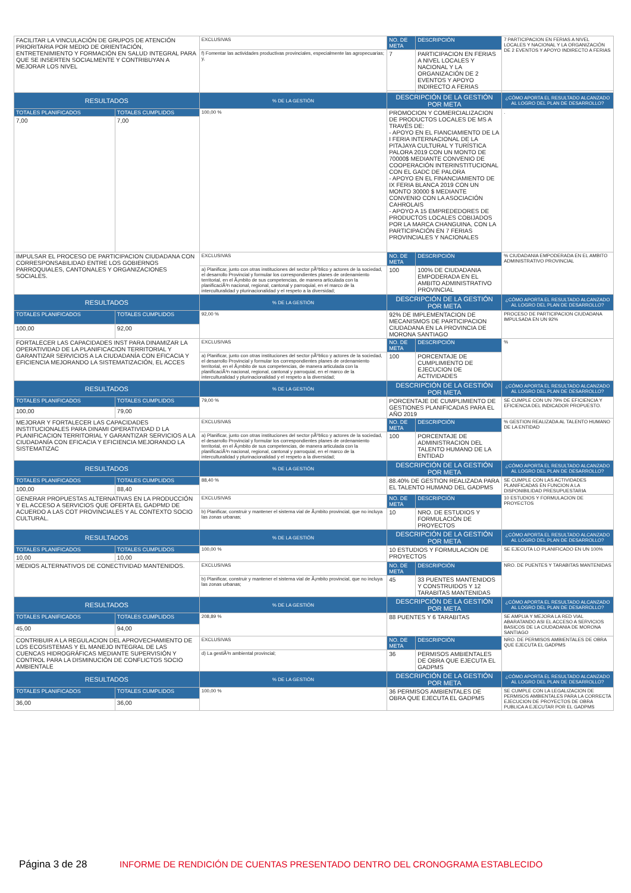| FACILITAR LA VINCULACIÓN DE GRUPOS DE ATENCIÓN PRIORITARIA POR MEDIO DE ORIENTACIÓN, ENTRETENIMIENTO Y FORMACIÓN EN SALUD INTEGRAL PARA QUE SE INSERTEN SOCIALMENTE Y CONTRIBUYAN A MEJORAR LOS NIVEL | | EXCLUSIVAS | NO. DE META | DESCRIPCIÓN | 7 PARTICIPACION EN FERIAS A NIVEL LOCALES Y NACIONAL Y LA ORGANIZACIÓN DE 2 EVENTOS Y APOYO INDIRECTO A FERIAS |
| | | f) Fomentar las actividades productivas provinciales, especialmente las agropecuarias; y, | 7 | PARTICIPACION EN FERIAS A NIVEL LOCALES Y NACIONAL Y LA ORGANIZACIÓN DE 2 EVENTOS Y APOYO INDIRECTO A FERIAS | |
| RESULTADOS | | % DE LA GESTIÓN | DESCRIPCIÓN DE LA GESTIÓN POR META | | ¿CÓMO APORTA EL RESULTADO ALCANZADO AL LOGRO DEL PLAN DE DESARROLLO? |
| TOTALES PLANIFICADOS | TOTALES CUMPLIDOS | 100,00 % | PROMOCION Y COMERCIALIZACION DE PRODUCTOS LOCALES DE MS A TRAVÉS DE: - APOYO EN EL FIANCIAMIENTO DE LA I FERIA INTERNACIONAL DE LA PITAJAYA CULTURAL Y TURÍSTICA PALORA 2019 CON UN MONTO DE 70000$ MEDIANTE CONVENIO DE COOPERACIÓN INTERINSTITUCIONAL CON EL GADC DE PALORA - APOYO EN EL FINANCIAMIENTO DE IX FERIA BLANCA 2019 CON UN MONTO 30000 $ MEDIANTE CONVENIO CON LA ASOCIACIÓN CAHROLAIS - APOYO A 15 EMPREDEDORES DE PRODUCTOS LOCALES COBIJADOS POR LA MARCA CHANGUINA, CON LA PARTICIPACIÓN EN 7 FERIAS PROVINCIALES Y NACIONALES | | . |
| 7,00 | 7,00 | | | | |
| IMPULSAR EL PROCESO DE PARTICIPACION CIUDADANA CON CORRESPONSABILIDAD ENTRE LOS GOBIERNOS PARROQUIALES, CANTONALES Y ORGANIZACIONES SOCIALES. | | EXCLUSIVAS | NO. DE META | DESCRIPCIÓN | % CIUDADANIA EMPODERADA EN EL AMBITO ADMINISTRATIVO PROVINCIAL |
| | | a) Planificar, junto con otras instituciones del sector pÃºblico y actores de la sociedad, el desarrollo Provincial y formular los correspondientes planes de ordenamiento territorial, en el Ã¡mbito de sus competencias, de manera articulada con la planificaciÃ³n nacional, regional, cantonal y parroquial, en el marco de la interculturalidad y plurinacionalidad y el respeto a la diversidad; | 100 | 100% DE CIUDADANIA EMPODERADA EN EL AMBITO ADMINISTRATIVO PROVINCIAL | |
| RESULTADOS | | % DE LA GESTIÓN | DESCRIPCIÓN DE LA GESTIÓN POR META | | ¿CÓMO APORTA EL RESULTADO ALCANZADO AL LOGRO DEL PLAN DE DESARROLLO? |
| TOTALES PLANIFICADOS | TOTALES CUMPLIDOS | 92,00 % | 92% DE IMPLEMENTACION DE MECANISMOS DE PARTICIPACION CIUDADANA EN LA PROVINCIA DE MORONA SANTIAGO | | PROCESO DE PARTICIPACION CIUDADANA IMPULSADA EN UN 92% |
| 100,00 | 92,00 | | | | |
| FORTALECER LAS CAPACIDADES INST PARA DINAMIZAR LA OPERATIVIDAD DE LA PLANIFICACION TERRITORIAL Y GARANTIZAR SERVICIOS A LA CIUDADANÍA CON EFICACIA Y EFICIENCIA MEJORANDO LA SISTEMATIZACIÓN, EL ACCES | | EXCLUSIVAS | NO. DE META | DESCRIPCIÓN | % |
| | | a) Planificar, junto con otras instituciones del sector pÃºblico y actores de la sociedad, el desarrollo Provincial y formular los correspondientes planes de ordenamiento territorial, en el Ã¡mbito de sus competencias, de manera articulada con la planificaciÃ³n nacional, regional, cantonal y parroquial, en el marco de la interculturalidad y plurinacionalidad y el respeto a la diversidad; | 100 | PORCENTAJE DE CUMPLIMIENTO DE EJECUCION DE ACTIVIDADES | |
| RESULTADOS | | % DE LA GESTIÓN | DESCRIPCIÓN DE LA GESTIÓN POR META | | ¿CÓMO APORTA EL RESULTADO ALCANZADO AL LOGRO DEL PLAN DE DESARROLLO? |
| TOTALES PLANIFICADOS | TOTALES CUMPLIDOS | 79,00 % | PORCENTAJE DE CUMPLIMIENTO DE GESTIONES PLANIFICADAS PARA EL AÑO 2019 | | SE CUMPLE CON UN 79% DE EFICIENCIA Y EFICIENCIA DEL INDICADOR PROPUESTO. |
| 100,00 | 79,00 | | | | |
| MEJORAR Y FORTALECER LAS CAPACIDADES INSTITUCIONALES PARA DINAMI OPERATIVIDAD D LA PLANIFICACION TERRITORIAL Y GARANTIZAR SERVICIOS A LA CIUDADANÍA CON EFICACIA Y EFICIENCIA MEJORANDO LA SISTEMATIZAC | | EXCLUSIVAS | NO. DE META | DESCRIPCIÓN | % GESTION REALIZADA AL TALENTO HUMANO DE LA ENTIDAD |
| | | a) Planificar, junto con otras instituciones del sector pÃºblico y actores de la sociedad, el desarrollo Provincial y formular los correspondientes planes de ordenamiento territorial, en el Ã¡mbito de sus competencias, de manera articulada con la planificaciÃ³n nacional, regional, cantonal y parroquial, en el marco de la interculturalidad y plurinacionalidad y el respeto a la diversidad; | 100 | PORCENTAJE DE ADMINISTRACION DEL TALENTO HUMANO DE LA ENTIDAD | |
| RESULTADOS | | % DE LA GESTIÓN | DESCRIPCIÓN DE LA GESTIÓN POR META | | ¿CÓMO APORTA EL RESULTADO ALCANZADO AL LOGRO DEL PLAN DE DESARROLLO? |
| TOTALES PLANIFICADOS | TOTALES CUMPLIDOS | 88,40 % | 88.40% DE GESTION REALIZADA PARA EL TALENTO HUMANO DEL GADPMS | | SE CUMPLE CON LAS ACTIVIDADES PLANIFICADAS EN FUNCION A LA DISPONIBILIDAD PRESUPUESTARIA |
| 100,00 | 88,40 | | | | |
| GENERAR PROPUESTAS ALTERNATIVAS EN LA PRODUCCIÓN Y EL ACCESO A SERVICIOS QUE OFERTA EL GADPMD DE ACUERDO A LAS COT PROVINCIALES Y AL CONTEXTO SOCIO CULTURAL. | | EXCLUSIVAS | NO. DE META | DESCRIPCIÓN | 10 ESTUDIOS Y FORMULACION DE PROYECTOS |
| | | b) Planificar, construir y mantener el sistema vial de Ã¡mbito provincial, que no incluya las zonas urbanas; | 10 | NRO. DE ESTUDIOS Y FORMULACIÓN DE PROYECTOS | |
| RESULTADOS | | % DE LA GESTIÓN | DESCRIPCIÓN DE LA GESTIÓN POR META | | ¿CÓMO APORTA EL RESULTADO ALCANZADO AL LOGRO DEL PLAN DE DESARROLLO? |
| TOTALES PLANIFICADOS | TOTALES CUMPLIDOS | 100,00 % | 10 ESTUDIOS Y FORMULACION DE PROYECTOS | | SE EJECUTA LO PLANIFICADO EN UN 100% |
| 10,00 | 10,00 | | | | |
| MEDIOS ALTERNATIVOS DE CONECTIVIDAD MANTENIDOS. | | EXCLUSIVAS | NO. DE META | DESCRIPCIÓN | NRO. DE PUENTES Y TARABITAS MANTENIDAS |
| | | b) Planificar, construir y mantener el sistema vial de Ã¡mbito provincial, que no incluya las zonas urbanas; | 45 | 33 PUENTES MANTENIDOS Y CONSTRUIDOS Y 12 TARABITAS MANTENIDAS | |
| RESULTADOS | | % DE LA GESTIÓN | DESCRIPCIÓN DE LA GESTIÓN POR META | | ¿CÓMO APORTA EL RESULTADO ALCANZADO AL LOGRO DEL PLAN DE DESARROLLO? |
| TOTALES PLANIFICADOS | TOTALES CUMPLIDOS | 208,89 % | 88 PUENTES Y 6 TARABITAS | | SE AMPLIA Y MEJORA LA RED VIAL ABARATANDO ASI EL ACCESO A SERVICIOS BASICOS DE LA CIUDADANIA DE MORONA SANTIAGO |
| 45,00 | 94,00 | | | | |
| CONTRIBUIR A LA REGULACION DEL APROVECHAMIENTO DE LOS ECOSISTEMAS Y EL MANEJO INTEGRAL DE LAS CUENCAS HIDROGRÁFICAS MEDIANTE SUPERVISIÓN Y CONTROL PARA LA DISMINUCIÓN DE CONFLICTOS SOCIO AMBIENTALE | | EXCLUSIVAS | NO. DE META | DESCRIPCIÓN | NRO. DE PERMISOS AMBIENTALES DE OBRA QUE EJECUTA EL GADPMS |
| | | d) La gestiÃ³n ambiental provincial; | 36 | PERMISOS AMBIENTALES DE OBRA QUE EJECUTA EL GADPMS | |
| RESULTADOS | | % DE LA GESTIÓN | DESCRIPCIÓN DE LA GESTIÓN POR META | | ¿CÓMO APORTA EL RESULTADO ALCANZADO AL LOGRO DEL PLAN DE DESARROLLO? |
| TOTALES PLANIFICADOS | TOTALES CUMPLIDOS | 100,00 % | 36 PERMISOS AMBIENTALES DE OBRA QUE EJECUTA EL GADPMS | | SE CUMPLE CON LA LEGALIZACION DE PERMISOS AMBIENTALES PARA LA CORRECTA EJECUCION DE PROYECTOS DE OBRA PUBLICA A EJECUTAR POR EL GADPMS |
| 36,00 | 36,00 | | | | |
Página 3 de 28 INFORME DE RENDICIÓN DE CUENTAS PRESENTADO DENTRO DEL CRONOGRAMA ESTABLECIDO